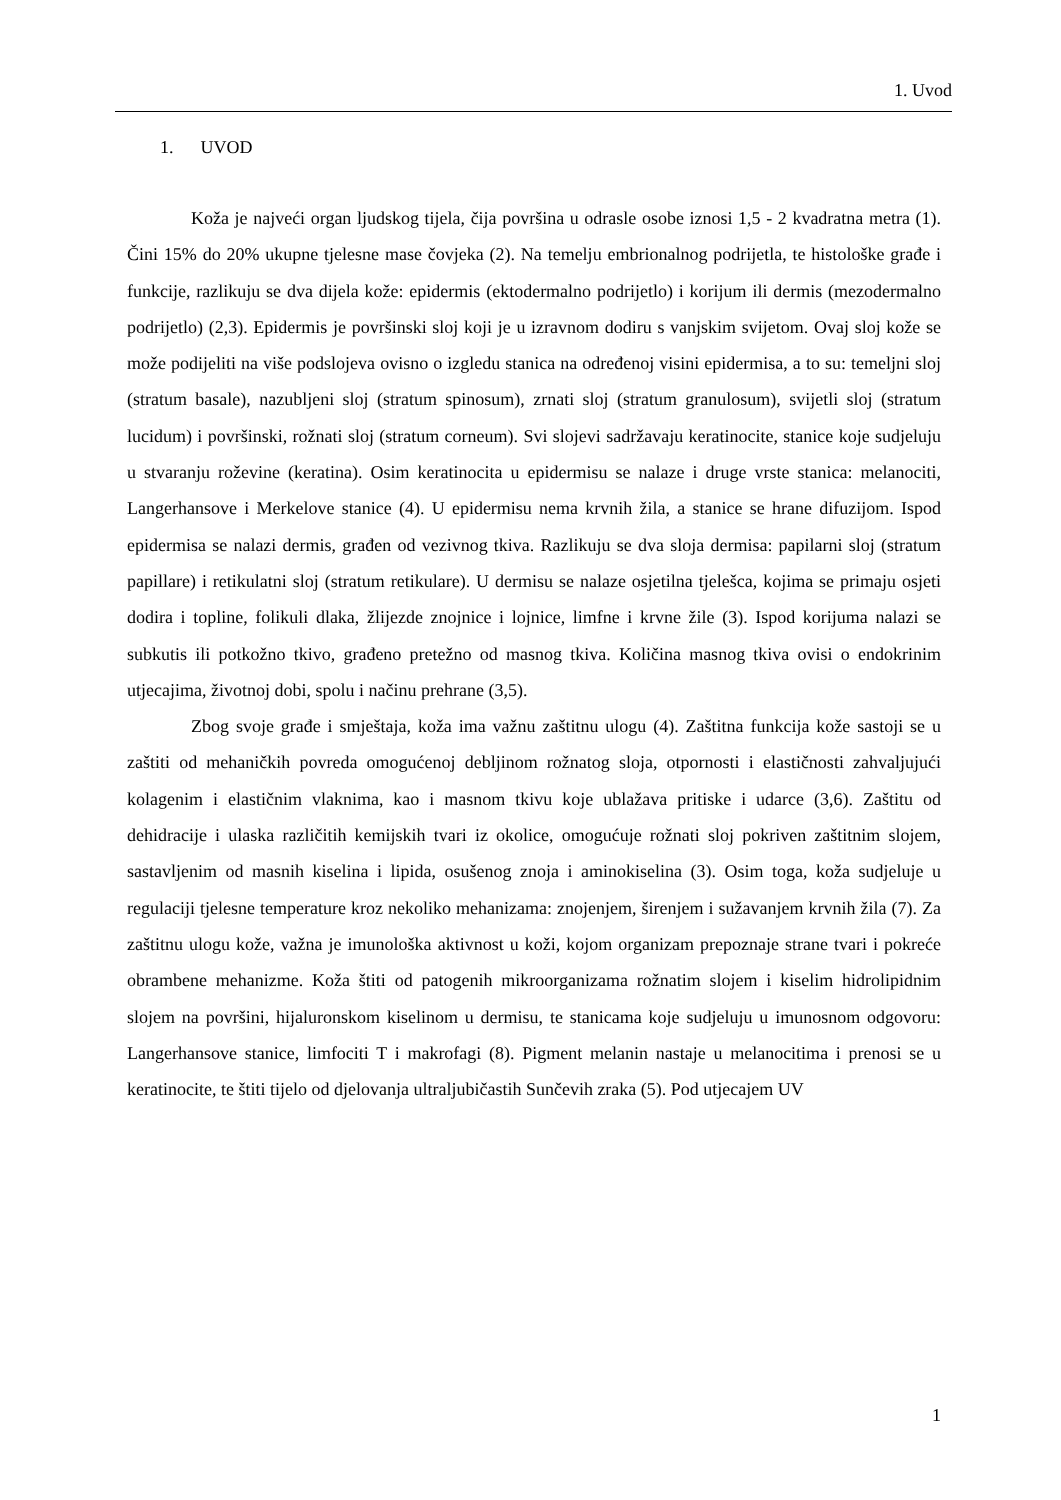1. Uvod
1. UVOD
Koža je najveći organ ljudskog tijela, čija površina u odrasle osobe iznosi 1,5 - 2 kvadratna metra (1). Čini 15% do 20% ukupne tjelesne mase čovjeka (2). Na temelju embrionalnog podrijetla, te histološke građe i funkcije, razlikuju se dva dijela kože: epidermis (ektodermalno podrijetlo) i korijum ili dermis (mezodermalno podrijetlo) (2,3). Epidermis je površinski sloj koji je u izravnom dodiru s vanjskim svijetom. Ovaj sloj kože se može podijeliti na više podslojeva ovisno o izgledu stanica na određenoj visini epidermisa, a to su: temeljni sloj (stratum basale), nazubljeni sloj (stratum spinosum), zrnati sloj (stratum granulosum), svijetli sloj (stratum lucidum) i površinski, rožnati sloj (stratum corneum). Svi slojevi sadržavaju keratinocite, stanice koje sudjeluju u stvaranju roževine (keratina). Osim keratinocita u epidermisu se nalaze i druge vrste stanica: melanociti, Langerhansove i Merkelove stanice (4). U epidermisu nema krvnih žila, a stanice se hrane difuzijom. Ispod epidermisa se nalazi dermis, građen od vezivnog tkiva. Razlikuju se dva sloja dermisa: papilarni sloj (stratum papillare) i retikulatni sloj (stratum retikulare). U dermisu se nalaze osjetilna tjelešca, kojima se primaju osjeti dodira i topline, folikuli dlaka, žlijezde znojnice i lojnice, limfne i krvne žile (3). Ispod korijuma nalazi se subkutis ili potkožno tkivo, građeno pretežno od masnog tkiva. Količina masnog tkiva ovisi o endokrinim utjecajima, životnoj dobi, spolu i načinu prehrane (3,5).
Zbog svoje građe i smještaja, koža ima važnu zaštitnu ulogu (4). Zaštitna funkcija kože sastoji se u zaštiti od mehaničkih povreda omogućenoj debljinom rožnatog sloja, otpornosti i elastičnosti zahvaljujući kolagenim i elastičnim vlaknima, kao i masnom tkivu koje ublažava pritiske i udarce (3,6). Zaštitu od dehidracije i ulaska različitih kemijskih tvari iz okolice, omogućuje rožnati sloj pokriven zaštitnim slojem, sastavljenim od masnih kiselina i lipida, osušenog znoja i aminokiselina (3). Osim toga, koža sudjeluje u regulaciji tjelesne temperature kroz nekoliko mehanizama: znojenjem, širenjem i sužavanjem krvnih žila (7). Za zaštitnu ulogu kože, važna je imunološka aktivnost u koži, kojom organizam prepoznaje strane tvari i pokreće obrambene mehanizme. Koža štiti od patogenih mikroorganizama rožnatim slojem i kiselim hidrolipidnim slojem na površini, hijaluronskom kiselinom u dermisu, te stanicama koje sudjeluju u imunosnom odgovoru: Langerhansove stanice, limfociti T i makrofagi (8). Pigment melanin nastaje u melanocitima i prenosi se u keratinocite, te štiti tijelo od djelovanja ultraljubičastih Sunčevih zraka (5). Pod utjecajem UV
1